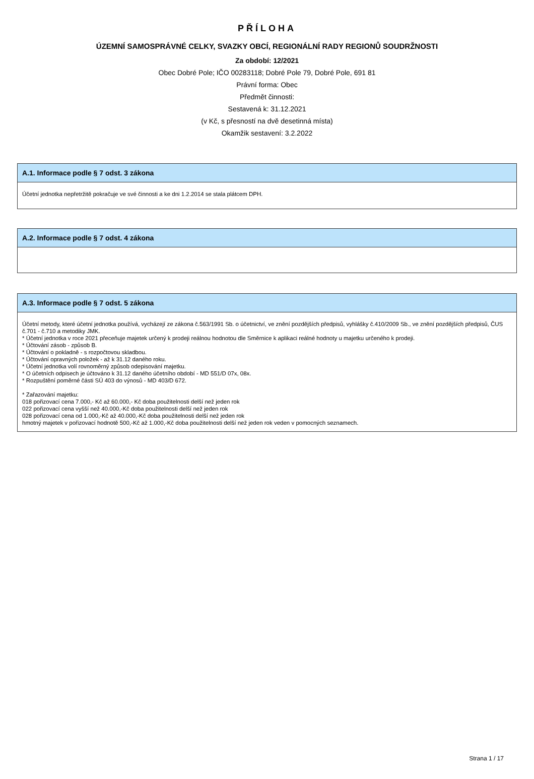PŘÍLOHA
ÚZEMNÍ SAMOSPRÁVNÉ CELKY, SVAZKY OBCÍ, REGIONÁLNÍ RADY REGIONŮ SOUDRŽNOSTI
Za období: 12/2021
Obec Dobré Pole; IČO 00283118; Dobré Pole 79, Dobré Pole, 691 81
Právní forma: Obec
Předmět činnosti:
Sestavená k: 31.12.2021
(v Kč, s přesností na dvě desetinná místa)
Okamžik sestavení: 3.2.2022
A.1. Informace podle § 7 odst. 3 zákona
Účetní jednotka nepřetržitě pokračuje ve své činnosti a ke dni 1.2.2014 se stala plátcem DPH.
A.2. Informace podle § 7 odst. 4 zákona
A.3. Informace podle § 7 odst. 5 zákona
Účetní metody, které účetní jednotka používá, vycházejí ze zákona č.563/1991 Sb. o účetnictví, ve znění pozdějších předpisů, vyhlášky č.410/2009 Sb., ve znění pozdějších předpisů, ČUS č.701 - č.710 a metodiky JMK.
* Účetní jednotka v roce 2021 přeceňuje majetek určený k prodeji reálnou hodnotou dle Směrnice k aplikaci reálné hodnoty u majetku určeného k prodeji.
* Účtování zásob - způsob B.
* Účtování o pokladně - s rozpočtovou skladbou.
* Účtování opravných položek - až k 31.12 daného roku.
* Účetní jednotka volí rovnoměrný způsob odepisování majetku.
* O účetních odpisech je účtováno k 31.12 daného účetního období - MD 551/D 07x, 08x.
* Rozpuštění poměrné části SÚ 403 do výnosů - MD 403/D 672.
* Zařazování majetku:
018 pořizovací cena 7.000,- Kč až 60.000,- Kč doba použitelnosti delší než jeden rok
022 pořizovací cena vyšší než 40.000,-Kč doba použitelnosti delší než jeden rok
028 pořizovací cena od 1.000,-Kč až 40.000,-Kč doba použitelnosti delší než jeden rok
hmotný majetek v pořizovací hodnotě 500,-Kč až 1.000,-Kč doba použitelnosti delší než jeden rok veden v pomocných seznamech.
Strana 1 / 17